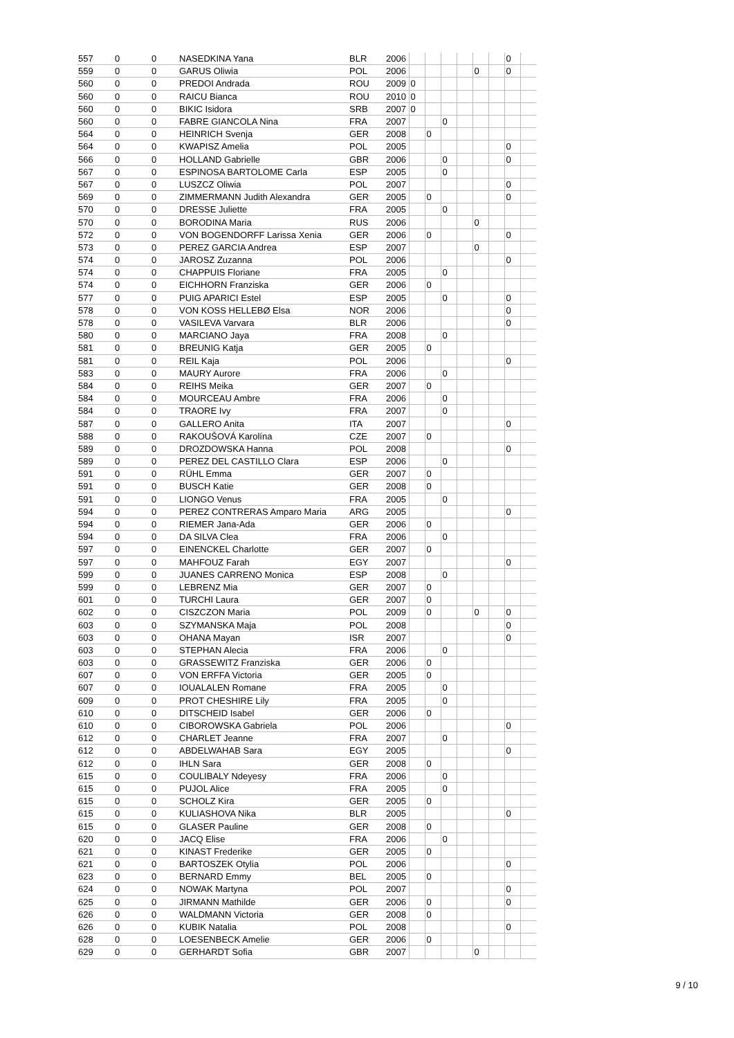| 557 | 0 | 0 | NASEDKINA Yana | BLR | 2006 | | | | | | | 0 | |
| 559 | 0 | 0 | GARUS Oliwia | POL | 2006 | | | | | 0 | | 0 | |
| 560 | 0 | 0 | PREDOI Andrada | ROU | 2009 | 0 | | | | | | | |
| 560 | 0 | 0 | RAICU Bianca | ROU | 2010 | 0 | | | | | | | |
| 560 | 0 | 0 | BIKIC Isidora | SRB | 2007 | 0 | | | | | | | |
| 560 | 0 | 0 | FABRE GIANCOLA Nina | FRA | 2007 | | | 0 | | | | | |
| 564 | 0 | 0 | HEINRICH Svenja | GER | 2008 | | 0 | | | | | | |
| 564 | 0 | 0 | KWAPISZ Amelia | POL | 2005 | | | | | | | 0 | |
| 566 | 0 | 0 | HOLLAND Gabrielle | GBR | 2006 | | | 0 | | | | 0 | |
| 567 | 0 | 0 | ESPINOSA BARTOLOME Carla | ESP | 2005 | | | 0 | | | | | |
| 567 | 0 | 0 | LUSZCZ Oliwia | POL | 2007 | | | | | | | 0 | |
| 569 | 0 | 0 | ZIMMERMANN Judith Alexandra | GER | 2005 | | 0 | | | | | 0 | |
| 570 | 0 | 0 | DRESSE Juliette | FRA | 2005 | | | 0 | | | | | |
| 570 | 0 | 0 | BORODINA Maria | RUS | 2006 | | | | | 0 | | | |
| 572 | 0 | 0 | VON BOGENDORFF Larissa Xenia | GER | 2006 | | 0 | | | | | 0 | |
| 573 | 0 | 0 | PEREZ GARCIA Andrea | ESP | 2007 | | | | | 0 | | | |
| 574 | 0 | 0 | JAROSZ Zuzanna | POL | 2006 | | | | | | | 0 | |
| 574 | 0 | 0 | CHAPPUIS Floriane | FRA | 2005 | | | 0 | | | | | |
| 574 | 0 | 0 | EICHHORN Franziska | GER | 2006 | | 0 | | | | | | |
| 577 | 0 | 0 | PUIG APARICI Estel | ESP | 2005 | | | 0 | | | | 0 | |
| 578 | 0 | 0 | VON KOSS HELLEBØ Elsa | NOR | 2006 | | | | | | | 0 | |
| 578 | 0 | 0 | VASILEVA Varvara | BLR | 2006 | | | | | | | 0 | |
| 580 | 0 | 0 | MARCIANO Jaya | FRA | 2008 | | | 0 | | | | | |
| 581 | 0 | 0 | BREUNIG Katja | GER | 2005 | | 0 | | | | | | |
| 581 | 0 | 0 | REIL Kaja | POL | 2006 | | | | | | | 0 | |
| 583 | 0 | 0 | MAURY Aurore | FRA | 2006 | | | 0 | | | | | |
| 584 | 0 | 0 | REIHS Meika | GER | 2007 | | 0 | | | | | | |
| 584 | 0 | 0 | MOURCEAU Ambre | FRA | 2006 | | | 0 | | | | | |
| 584 | 0 | 0 | TRAORE Ivy | FRA | 2007 | | | 0 | | | | | |
| 587 | 0 | 0 | GALLERO Anita | ITA | 2007 | | | | | | | 0 | |
| 588 | 0 | 0 | RAKOUŠOVÁ Karolína | CZE | 2007 | | 0 | | | | | | |
| 589 | 0 | 0 | DROZDOWSKA Hanna | POL | 2008 | | | | | | | 0 | |
| 589 | 0 | 0 | PEREZ DEL CASTILLO Clara | ESP | 2006 | | | 0 | | | | | |
| 591 | 0 | 0 | RÜHL Emma | GER | 2007 | | 0 | | | | | | |
| 591 | 0 | 0 | BUSCH Katie | GER | 2008 | | 0 | | | | | | |
| 591 | 0 | 0 | LIONGO Venus | FRA | 2005 | | | 0 | | | | | |
| 594 | 0 | 0 | PEREZ CONTRERAS Amparo Maria | ARG | 2005 | | | | | | | 0 | |
| 594 | 0 | 0 | RIEMER Jana-Ada | GER | 2006 | | 0 | | | | | | |
| 594 | 0 | 0 | DA SILVA Clea | FRA | 2006 | | | 0 | | | | | |
| 597 | 0 | 0 | EINENCKEL Charlotte | GER | 2007 | | 0 | | | | | | |
| 597 | 0 | 0 | MAHFOUZ Farah | EGY | 2007 | | | | | | | 0 | |
| 599 | 0 | 0 | JUANES CARRENO Monica | ESP | 2008 | | | 0 | | | | | |
| 599 | 0 | 0 | LEBRENZ Mia | GER | 2007 | | 0 | | | | | | |
| 601 | 0 | 0 | TURCHI Laura | GER | 2007 | | 0 | | | | | | |
| 602 | 0 | 0 | CISZCZON Maria | POL | 2009 | | 0 | | | 0 | | 0 | |
| 603 | 0 | 0 | SZYMANSKA Maja | POL | 2008 | | | | | | | 0 | |
| 603 | 0 | 0 | OHANA Mayan | ISR | 2007 | | | | | | | 0 | |
| 603 | 0 | 0 | STEPHAN Alecia | FRA | 2006 | | | 0 | | | | | |
| 603 | 0 | 0 | GRASSEWITZ Franziska | GER | 2006 | | 0 | | | | | | |
| 607 | 0 | 0 | VON ERFFA Victoria | GER | 2005 | | 0 | | | | | | |
| 607 | 0 | 0 | IOUALALEN Romane | FRA | 2005 | | | 0 | | | | | |
| 609 | 0 | 0 | PROT CHESHIRE Lily | FRA | 2005 | | | 0 | | | | | |
| 610 | 0 | 0 | DITSCHEID Isabel | GER | 2006 | | 0 | | | | | | |
| 610 | 0 | 0 | CIBOROWSKA Gabriela | POL | 2006 | | | | | | | 0 | |
| 612 | 0 | 0 | CHARLET Jeanne | FRA | 2007 | | | 0 | | | | | |
| 612 | 0 | 0 | ABDELWAHAB Sara | EGY | 2005 | | | | | | | 0 | |
| 612 | 0 | 0 | IHLN Sara | GER | 2008 | | 0 | | | | | | |
| 615 | 0 | 0 | COULIBALY Ndeyesy | FRA | 2006 | | | 0 | | | | | |
| 615 | 0 | 0 | PUJOL Alice | FRA | 2005 | | | 0 | | | | | |
| 615 | 0 | 0 | SCHOLZ Kira | GER | 2005 | | 0 | | | | | | |
| 615 | 0 | 0 | KULIASHOVA Nika | BLR | 2005 | | | | | | | 0 | |
| 615 | 0 | 0 | GLASER Pauline | GER | 2008 | | 0 | | | | | | |
| 620 | 0 | 0 | JACQ Elise | FRA | 2006 | | | 0 | | | | | |
| 621 | 0 | 0 | KINAST Frederike | GER | 2005 | | 0 | | | | | | |
| 621 | 0 | 0 | BARTOSZEK Otylia | POL | 2006 | | | | | | | 0 | |
| 623 | 0 | 0 | BERNARD Emmy | BEL | 2005 | | 0 | | | | | | |
| 624 | 0 | 0 | NOWAK Martyna | POL | 2007 | | | | | | | 0 | |
| 625 | 0 | 0 | JIRMANN Mathilde | GER | 2006 | | 0 | | | | | 0 | |
| 626 | 0 | 0 | WALDMANN Victoria | GER | 2008 | | 0 | | | | | | |
| 626 | 0 | 0 | KUBIK Natalia | POL | 2008 | | | | | | | 0 | |
| 628 | 0 | 0 | LOESENBECK Amelie | GER | 2006 | | 0 | | | | | | |
| 629 | 0 | 0 | GERHARDT Sofia | GBR | 2007 | | | | | 0 | | | |
9 / 10